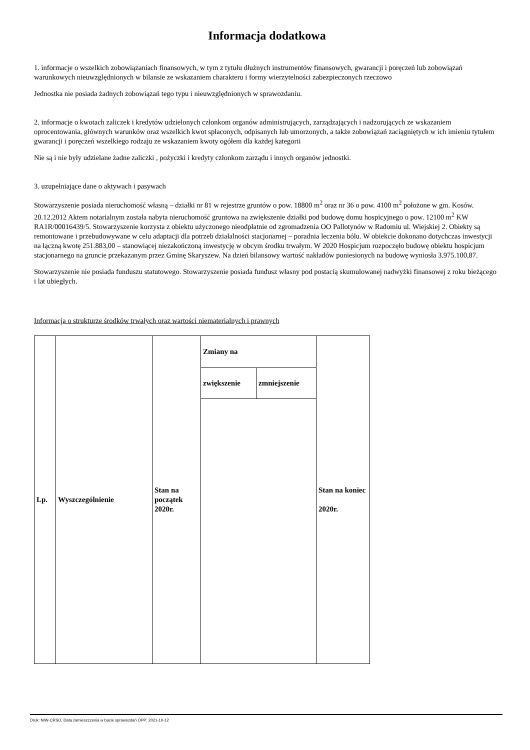Informacja dodatkowa
1. informacje o wszelkich zobowiązaniach finansowych, w tym z tytułu dłużnych instrumentów finansowych, gwarancji i poręczeń lub zobowiązań warunkowych nieuwzględnionych w bilansie ze wskazaniem charakteru i formy wierzytelności zabezpieczonych rzeczowo
Jednostka nie posiada żadnych zobowiązań tego typu i nieuwzględnionych w sprawozdaniu.
2. informacje o kwotach zaliczek i kredytów udzielonych członkom organów administrujących, zarządzających i nadzorujących ze wskazaniem oprocentowania, głównych warunków oraz wszelkich kwot spłaconych, odpisanych lub umorzonych, a także zobowiązań zaciągniętych w ich imieniu tytułem gwarancji i poręczeń wszelkiego rodzaju ze wskazaniem kwoty ogółem dla każdej kategorii
Nie są i nie były udzielane żadne zaliczki , pożyczki i kredyty członkom zarządu i innych organów jednostki.
3. uzupełniające dane o aktywach i pasywach
Stowarzyszenie posiada nieruchomość własną – działki nr 81 w rejestrze gruntów o pow. 18800 m<sup>2</sup> oraz nr 36 o pow. 4100 m<sup>2</sup> położone w gm. Kosów. 20.12.2012 Aktem notarialnym została nabyta nieruchomość gruntowa na zwiększenie działki pod budowę domu hospicyjnego o pow. 12100 m<sup>2</sup> KW RA1R/00016439/5. Stowarzyszenie korzysta z obiektu użyczonego nieodpłatnie od zgromadzenia OO Pallotynów w Radomiu ul. Wiejskiej 2. Obiekty są remontowane i przebudowywane w celu adaptacji dla potrzeb działalności stacjonarnej – poradnia leczenia bólu. W obiekcie dokonano dotychczas inwestycji na łączną kwotę 251.883,00 – stanowiącej niezakończoną inwestycję w obcym środku trwałym. W 2020 Hospicjum rozpoczęło budowę obiektu hospicjum stacjonarnego na gruncie przekazanym przez Gminę Skaryszew. Na dzień bilansowy wartość nakładów poniesionych na budowę wyniosła 3.975.100,87.
Stowarzyszenie nie posiada funduszu statutowego. Stowarzyszenie posiada fundusz własny pod postacią skumulowanej nadwyżki finansowej z roku bieżącego i lat ubiegłych.
Informacja o strukturze środków trwałych oraz wartości niematerialnych i prawnych
| Lp. | Wyszczególnienie | Stan na początek 2020r. | Zmiany na | | Stan na koniec 2020r. |
| | | | zwiększenie | zmniejszenie | |
Druk: NIW-CRSO, Data zamieszczenia w bazie sprawozdań OPP: 2021-10-12